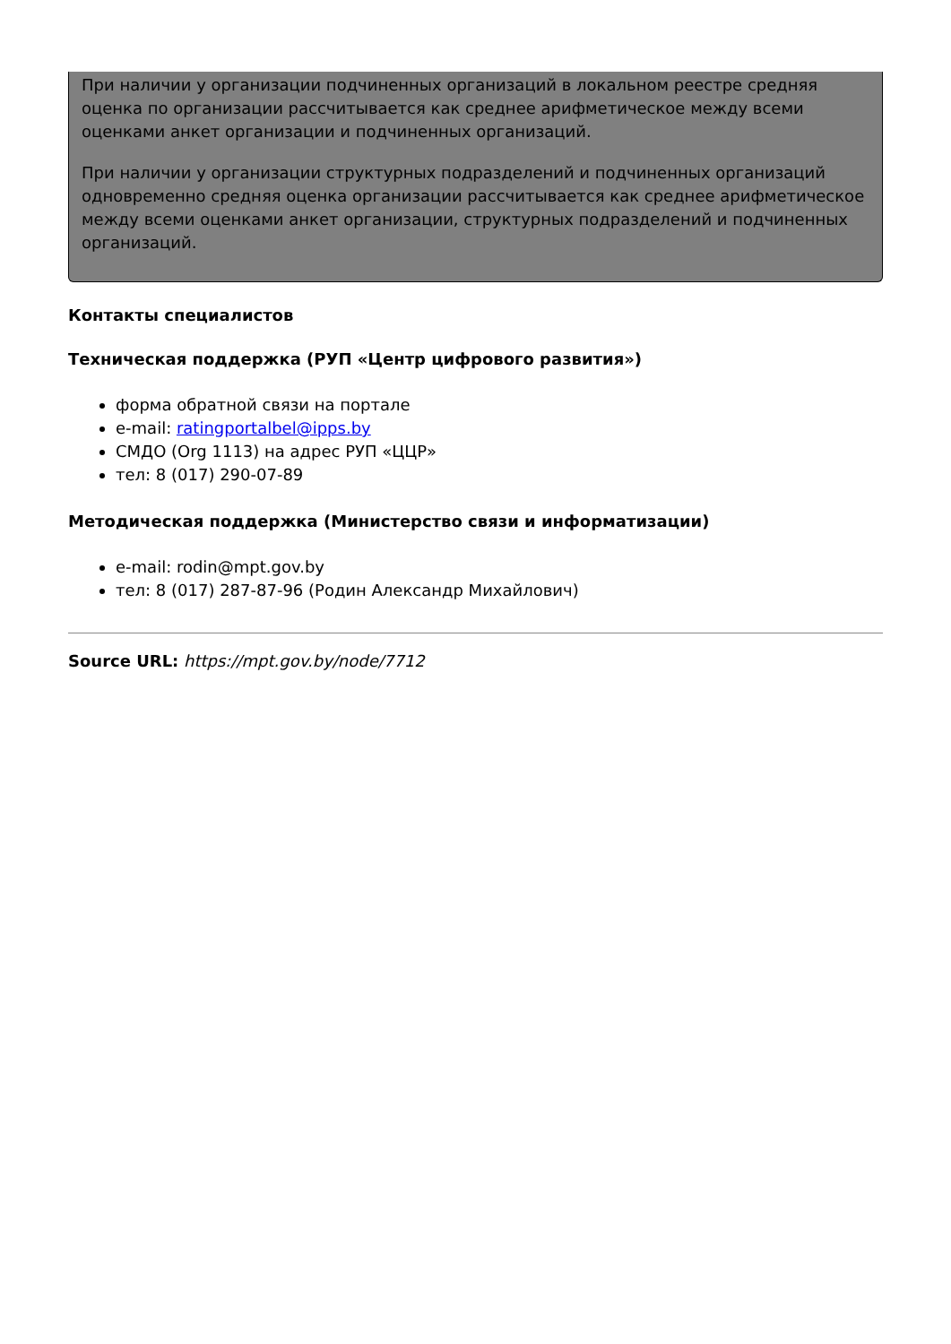При наличии у организации подчиненных организаций в локальном реестре средняя оценка по организации рассчитывается как среднее арифметическое между всеми оценками анкет организации и подчиненных организаций.
При наличии у организации структурных подразделений и подчиненных организаций одновременно средняя оценка организации рассчитывается как среднее арифметическое между всеми оценками анкет организации, структурных подразделений и подчиненных организаций.
Контакты специалистов
Техническая поддержка (РУП «Центр цифрового развития»)
форма обратной связи на портале
e-mail: ratingportalbel@ipps.by
СМДО (Org 1113) на адрес РУП «ЦЦР»
тел: 8 (017) 290-07-89
Методическая поддержка (Министерство связи и информатизации)
e-mail: rodin@mpt.gov.by
тел: 8 (017) 287-87-96 (Родин Александр Михайлович)
Source URL: https://mpt.gov.by/node/7712